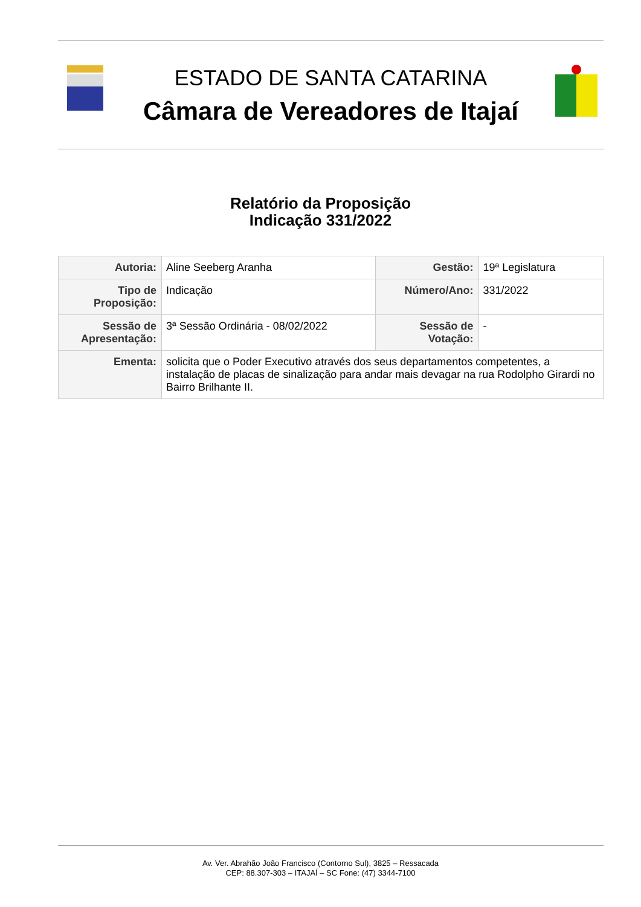ESTADO DE SANTA CATARINA
Câmara de Vereadores de Itajaí
Relatório da Proposição
Indicação 331/2022
| Autoria: | Aline Seeberg Aranha | Gestão: | 19ª Legislatura |
| Tipo de Proposição: | Indicação | Número/Ano: | 331/2022 |
| Sessão de Apresentação: | 3ª Sessão Ordinária - 08/02/2022 | Sessão de Votação: | - |
| Ementa: | solicita que o Poder Executivo através dos seus departamentos competentes, a instalação de placas de sinalização para andar mais devagar na rua Rodolpho Girardi no Bairro Brilhante II. | | |
Av. Ver. Abrahão João Francisco (Contorno Sul), 3825 – Ressacada
CEP: 88.307-303 – ITAJAÍ – SC Fone: (47) 3344-7100